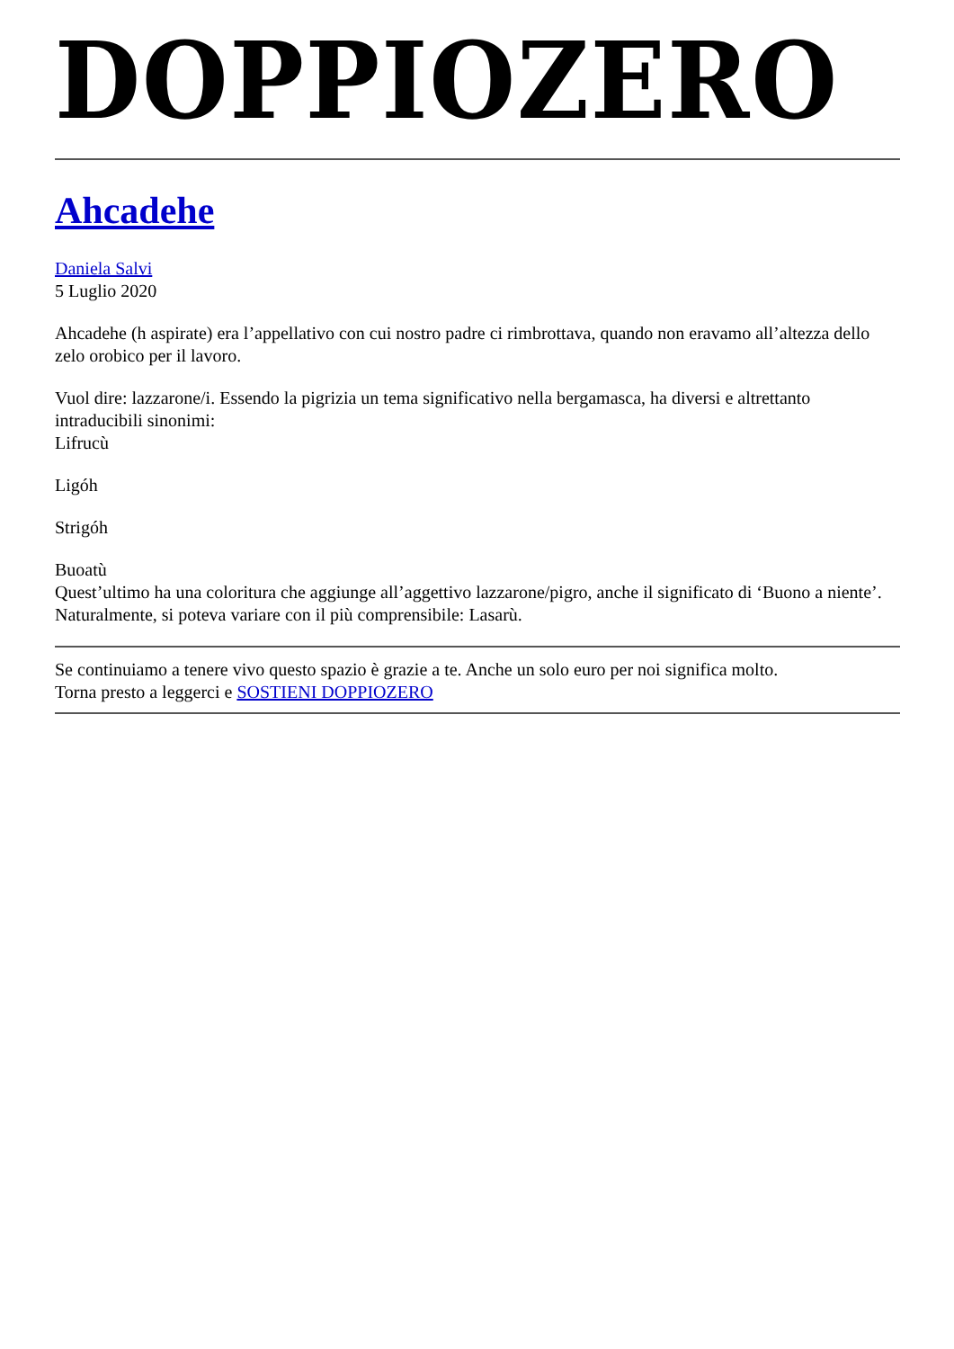DOPPIOZERO
Ahcadehe
Daniela Salvi
5 Luglio 2020
Ahcadehe (h aspirate) era l’appellativo con cui nostro padre ci rimbrottava, quando non eravamo all’altezza dello zelo orobico per il lavoro.
Vuol dire: lazzarone/i. Essendo la pigrizia un tema significativo nella bergamasca, ha diversi e altrettanto intraducibili sinonimi:
Lifrucù
Ligóh
Strigóh
Buoatù
Quest’ultimo ha una coloritura che aggiunge all’aggettivo lazzarone/pigro, anche il significato di ‘Buono a niente’.
Naturalmente, si poteva variare con il più comprensibile: Lasarù.
Se continuiamo a tenere vivo questo spazio è grazie a te. Anche un solo euro per noi significa molto.
Torna presto a leggerci e SOSTIENI DOPPIOZERO